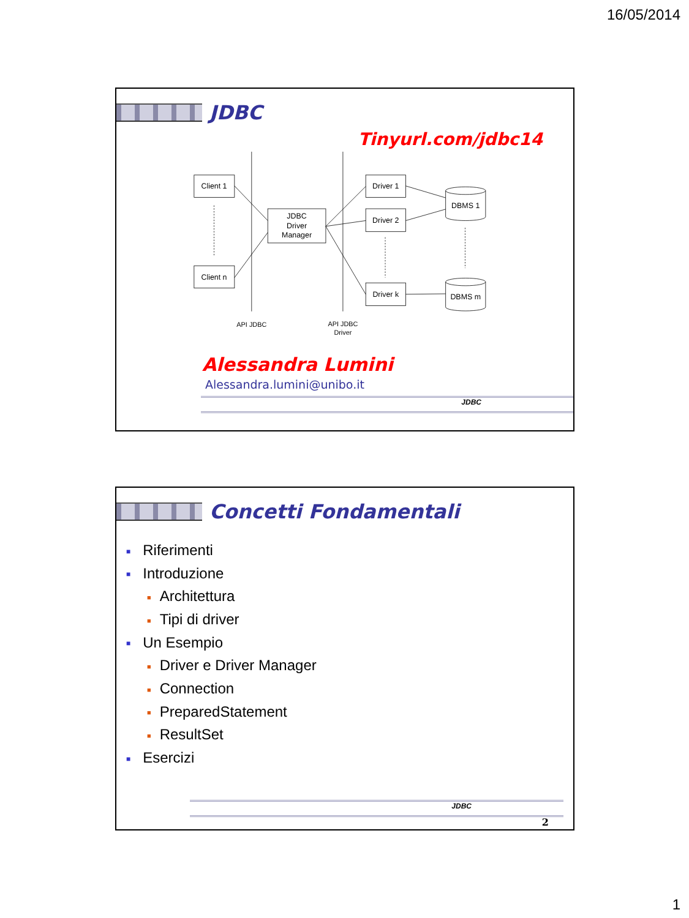16/05/2014
JDBC
Tinyurl.com/jdbc14
Client 1
Client n
JDBC
Driver
Manager
Driver 1
Driver 2
Driver k
DBMS 1
DBMS m
API JDBC
API JDBC
Driver
Alessandra Lumini
Alessandra.lumini@unibo.it
JDBC
Concetti Fondamentali
■ Riferimenti
■ Introduzione
■ Architettura
■ Tipi di driver
■ Un Esempio
■ Driver e Driver Manager
■ Connection
■ PreparedStatement
■ ResultSet
■ Esercizi
JDBC
2
1